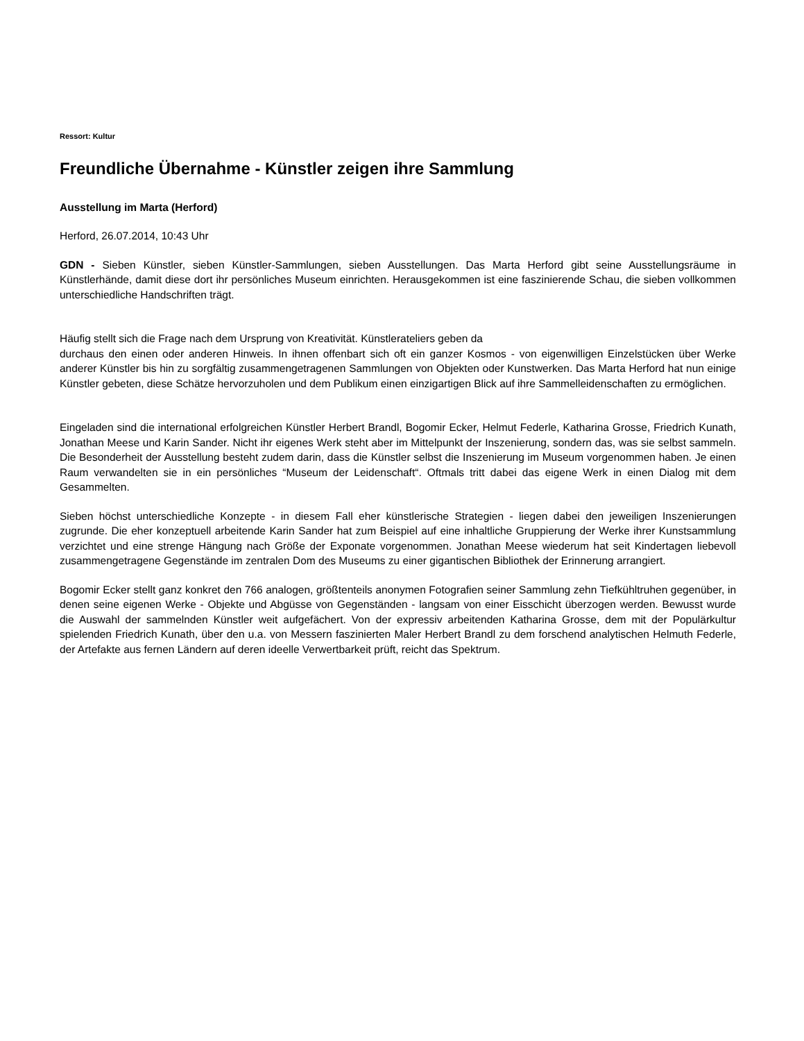Ressort: Kultur
Freundliche Übernahme - Künstler zeigen ihre Sammlung
Ausstellung im Marta (Herford)
Herford, 26.07.2014, 10:43 Uhr
GDN - Sieben Künstler, sieben Künstler-Sammlungen, sieben Ausstellungen. Das Marta Herford gibt seine Ausstellungsräume in Künstlerhände, damit diese dort ihr persönliches Museum einrichten. Herausgekommen ist eine faszinierende Schau, die sieben vollkommen unterschiedliche Handschriften trägt.
Häufig stellt sich die Frage nach dem Ursprung von Kreativität. Künstlerateliers geben da
durchaus den einen oder anderen Hinweis. In ihnen offenbart sich oft ein ganzer Kosmos - von eigenwilligen Einzelstücken über Werke anderer Künstler bis hin zu sorgfältig zusammengetragenen Sammlungen von Objekten oder Kunstwerken. Das Marta Herford hat nun einige Künstler gebeten, diese Schätze hervorzuholen und dem Publikum einen einzigartigen Blick auf ihre Sammelleidenschaften zu ermöglichen.
Eingeladen sind die international erfolgreichen Künstler Herbert Brandl, Bogomir Ecker, Helmut Federle, Katharina Grosse, Friedrich Kunath, Jonathan Meese und Karin Sander. Nicht ihr eigenes Werk steht aber im Mittelpunkt der Inszenierung, sondern das, was sie selbst sammeln. Die Besonderheit der Ausstellung besteht zudem darin, dass die Künstler selbst die Inszenierung im Museum vorgenommen haben. Je einen Raum verwandelten sie in ein persönliches “Museum der Leidenschaft“. Oftmals tritt dabei das eigene Werk in einen Dialog mit dem Gesammelten.
Sieben höchst unterschiedliche Konzepte - in diesem Fall eher künstlerische Strategien - liegen dabei den jeweiligen Inszenierungen zugrunde. Die eher konzeptuell arbeitende Karin Sander hat zum Beispiel auf eine inhaltliche Gruppierung der Werke ihrer Kunstsammlung verzichtet und eine strenge Hängung nach Größe der Exponate vorgenommen. Jonathan Meese wiederum hat seit Kindertagen liebevoll zusammengetragene Gegenstände im zentralen Dom des Museums zu einer gigantischen Bibliothek der Erinnerung arrangiert.
Bogomir Ecker stellt ganz konkret den 766 analogen, größtenteils anonymen Fotografien seiner Sammlung zehn Tiefkühltruhen gegenüber, in denen seine eigenen Werke - Objekte und Abgüsse von Gegenständen - langsam von einer Eisschicht überzogen werden. Bewusst wurde die Auswahl der sammelnden Künstler weit aufgefächert. Von der expressiv arbeitenden Katharina Grosse, dem mit der Populärkultur spielenden Friedrich Kunath, über den u.a. von Messern faszinierten Maler Herbert Brandl zu dem forschend analytischen Helmuth Federle, der Artefakte aus fernen Ländern auf deren ideelle Verwertbarkeit prüft, reicht das Spektrum.